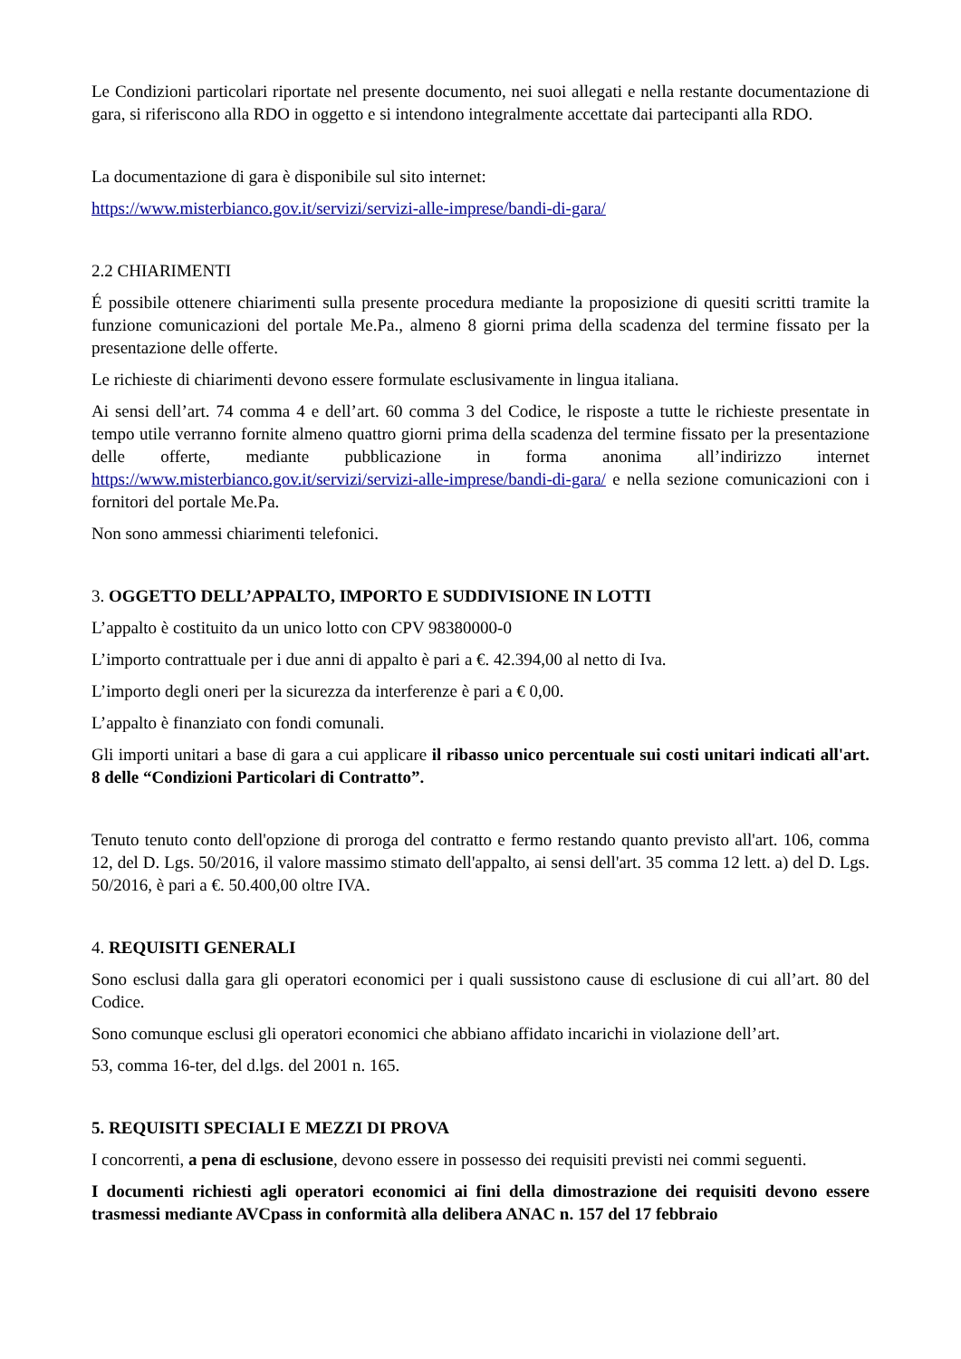Le Condizioni particolari riportate nel presente documento, nei suoi allegati e nella restante documentazione di gara, si riferiscono alla RDO in oggetto e si intendono integralmente accettate dai partecipanti alla RDO.
La documentazione di gara è disponibile sul sito internet:
https://www.misterbianco.gov.it/servizi/servizi-alle-imprese/bandi-di-gara/
2.2 CHIARIMENTI
É possibile ottenere chiarimenti sulla presente procedura mediante la proposizione di quesiti scritti tramite la funzione comunicazioni del portale Me.Pa., almeno 8 giorni prima della scadenza del termine fissato per la presentazione delle offerte.
Le richieste di chiarimenti devono essere formulate esclusivamente in lingua italiana.
Ai sensi dell’art. 74 comma 4 e dell’art. 60 comma 3 del Codice, le risposte a tutte le richieste presentate in tempo utile verranno fornite almeno quattro giorni prima della scadenza del termine fissato per la presentazione delle offerte, mediante pubblicazione in forma anonima all’indirizzo internet https://www.misterbianco.gov.it/servizi/servizi-alle-imprese/bandi-di-gara/ e nella sezione comunicazioni con i fornitori del portale Me.Pa.
Non sono ammessi chiarimenti telefonici.
3. OGGETTO DELL’APPALTO, IMPORTO E SUDDIVISIONE IN LOTTI
L’appalto è costituito da un unico lotto con CPV 98380000-0
L’importo contrattuale per i due anni di appalto è pari a €. 42.394,00 al netto di Iva.
L’importo degli oneri per la sicurezza da interferenze è pari a € 0,00.
L’appalto è finanziato con fondi comunali.
Gli importi unitari a base di gara a cui applicare il ribasso unico percentuale sui costi unitari indicati all'art. 8 delle “Condizioni Particolari di Contratto”.
Tenuto tenuto conto dell'opzione di proroga del contratto e fermo restando quanto previsto all'art. 106, comma 12, del D. Lgs. 50/2016, il valore massimo stimato dell'appalto, ai sensi dell'art. 35 comma 12 lett. a) del D. Lgs. 50/2016, è pari a €. 50.400,00 oltre IVA.
4. REQUISITI GENERALI
Sono esclusi dalla gara gli operatori economici per i quali sussistono cause di esclusione di cui all’art. 80 del Codice.
Sono comunque esclusi gli operatori economici che abbiano affidato incarichi in violazione dell’art.
53, comma 16-ter, del d.lgs. del 2001 n. 165.
5. REQUISITI SPECIALI E MEZZI DI PROVA
I concorrenti, a pena di esclusione, devono essere in possesso dei requisiti previsti nei commi seguenti.
I documenti richiesti agli operatori economici ai fini della dimostrazione dei requisiti devono essere trasmessi mediante AVCpass in conformità alla delibera ANAC n. 157 del 17 febbraio